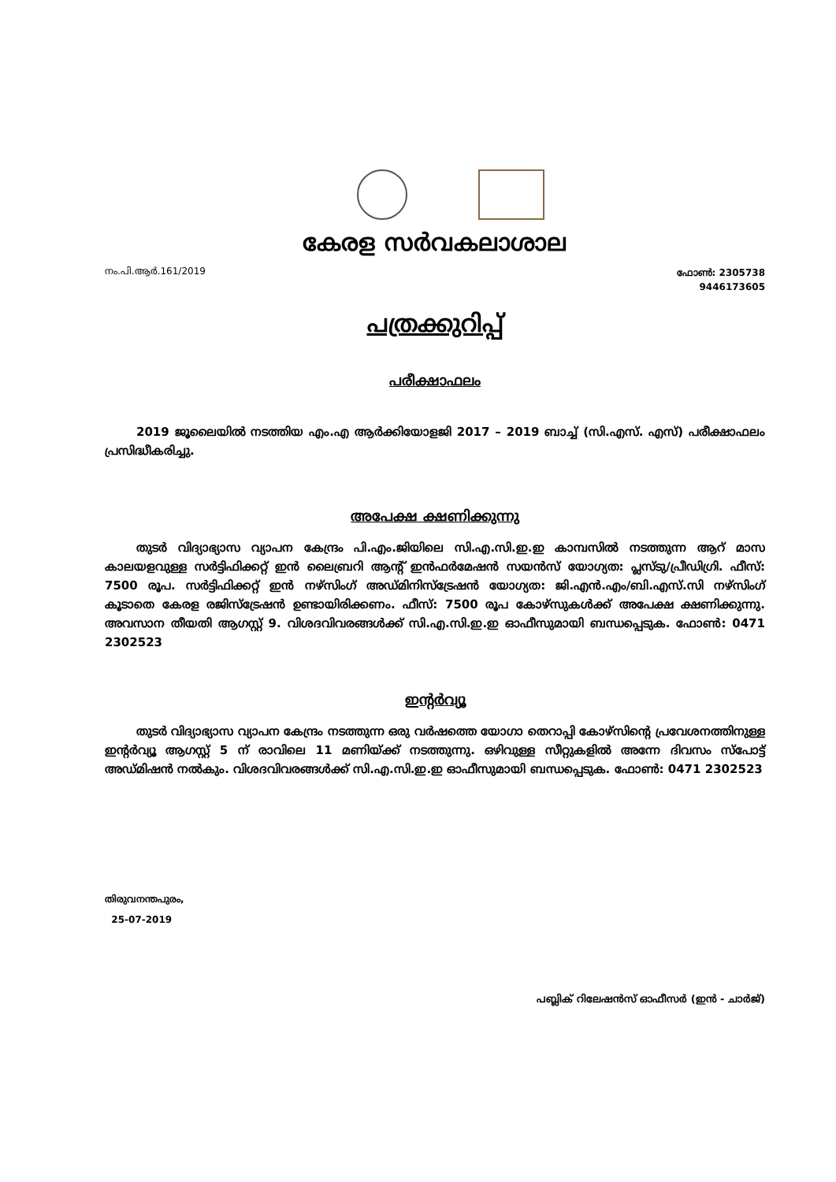കേരള സർവകലാശാല
നം.പി.ആർ.161/2019 ഫോൺ: 2305738
9446173605
പത്രക്കുറിപ്പ്
പരീക്ഷാഫലം
2019 ജൂലൈയിൽ നടത്തിയ എം.എ ആർക്കിയോളജി 2017 – 2019 ബാച്ച് (സി.എസ്. എസ്) പരീക്ഷാഫലം പ്രസിദ്ധീകരിച്ചു.
അപേക്ഷ ക്ഷണിക്കുന്നു
തുടർ വിദ്യാഭ്യാസ വ്യാപന കേന്ദ്രം പി.എം.ജിയിലെ സി.എ.സി.ഇ.ഇ കാമ്പസിൽ നടത്തുന്ന ആറ് മാസ കാലയളവുള്ള സർട്ടിഫിക്കറ്റ് ഇൻ ലൈബ്രറി ആന്റ് ഇൻഫർമേഷൻ സയൻസ് യോഗ്യത: പ്ലസ്ടു/പ്രീഡിഗ്രി. ഫീസ്: 7500 രൂപ. സർട്ടിഫിക്കറ്റ് ഇൻ നഴ്സിംഗ് അഡ്മിനിസ്ട്രേഷൻ യോഗ്യത: ജി.എൻ.എം/ബി.എസ്.സി നഴ്സിംഗ് കൂടാതെ കേരള രജിസ്ട്രേഷൻ ഉണ്ടായിരിക്കണം. ഫീസ്: 7500 രൂപ കോഴ്സുകൾക്ക് അപേക്ഷ ക്ഷണിക്കുന്നു. അവസാന തീയതി ആഗസ്റ്റ് 9. വിശദവിവരങ്ങൾക്ക് സി.എ.സി.ഇ.ഇ ഓഫീസുമായി ബന്ധപ്പെടുക. ഫോൺ: 0471 2302523
ഇന്റർവ്യൂ
തുടർ വിദ്യാഭ്യാസ വ്യാപന കേന്ദ്രം നടത്തുന്ന ഒരു വർഷത്തെ യോഗാ തെറാപ്പി കോഴ്സിന്റെ പ്രവേശനത്തിനുള്ള ഇന്റർവ്യൂ ആഗസ്റ്റ് 5 ന് രാവിലെ 11 മണിയ്ക്ക് നടത്തുന്നു. ഒഴിവുള്ള സീറ്റുകളിൽ അന്നേ ദിവസം സ്പോട്ട് അഡ്മിഷൻ നൽകും. വിശദവിവരങ്ങൾക്ക് സി.എ.സി.ഇ.ഇ ഓഫീസുമായി ബന്ധപ്പെടുക. ഫോൺ: 0471 2302523
തിരുവനന്തപുരം,
25-07-2019
പബ്ലിക് റിലേഷൻസ് ഓഫീസർ (ഇൻ - ചാർജ്)